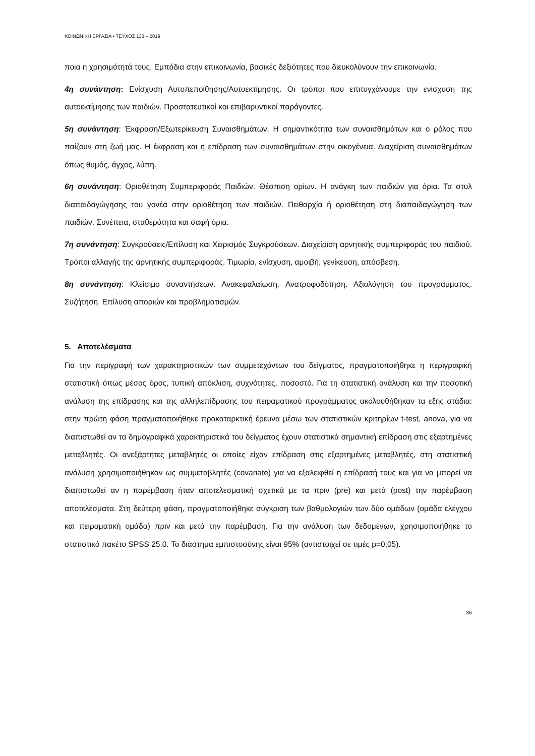ΚΟΙΝΩΝΙΚΗ ΕΡΓΑΣΙΑ • ΤΕΥΧΟΣ 133 – 2019
ποια η χρησιμότητά τους. Εμπόδια στην επικοινωνία, βασικές δεξιότητες που διευκολύνουν την επικοινωνία.
4η συνάντηση: Ενίσχυση Αυτοπεποίθησης/Αυτοεκτίμησης. Οι τρόποι που επιτυγχάνουμε την ενίσχυση της αυτοεκτίμησης των παιδιών. Προστατευτικοί και επιβαρυντικοί παράγοντες.
5η συνάντηση: Έκφραση/Εξωτερίκευση Συναισθημάτων. Η σημαντικότητα των συναισθημάτων και ο ρόλος που παίζουν στη ζωή μας. Η έκφραση και η επίδραση των συναισθημάτων στην οικογένεια. Διαχείριση συναισθημάτων όπως θυμός, άγχος, λύπη.
6η συνάντηση: Οριοθέτηση Συμπεριφοράς Παιδιών. Θέσπιση ορίων. Η ανάγκη των παιδιών για όρια. Τα στυλ διαπαιδαγώγησης του γονέα στην οριοθέτηση των παιδιών. Πειθαρχία ή οριοθέτηση στη διαπαιδαγώγηση των παιδιών. Συνέπεια, σταθερότητα και σαφή όρια.
7η συνάντηση: Συγκρούσεις/Επίλυση και Χειρισμός Συγκρούσεων. Διαχείριση αρνητικής συμπεριφοράς του παιδιού. Τρόποι αλλαγής της αρνητικής συμπεριφοράς. Τιμωρία, ενίσχυση, αμοιβή, γενίκευση, απόσβεση.
8η συνάντηση: Κλείσιμο συναντήσεων. Ανακεφαλαίωση. Ανατροφοδότηση. Αξιολόγηση του προγράμματος. Συζήτηση. Επίλυση αποριών και προβληματισμών.
5. Αποτελέσματα
Για την περιγραφή των χαρακτηριστικών των συμμετεχόντων του δείγματος, πραγματοποιήθηκε η περιγραφική στατιστική όπως μέσος όρος, τυπική απόκλιση, συχνότητες, ποσοστό. Για τη στατιστική ανάλυση και την ποσοτική ανάλυση της επίδρασης και της αλληλεπίδρασης του πειραματικού προγράμματος ακολουθήθηκαν τα εξής στάδια: στην πρώτη φάση πραγματοποιήθηκε προκαταρκτική έρευνα μέσω των στατιστικών κριτηρίων t-test, anova, για να διαπιστωθεί αν τα δημογραφικά χαρακτηριστικά του δείγματος έχουν στατιστικά σημαντική επίδραση στις εξαρτημένες μεταβλητές. Οι ανεξάρτητες μεταβλητές οι οποίες είχαν επίδραση στις εξαρτημένες μεταβλητές, στη στατιστική ανάλυση χρησιμοποιήθηκαν ως συμμεταβλητές (covariate) για να εξαλειφθεί η επίδρασή τους και για να μπορεί να διαπιστωθεί αν η παρέμβαση ήταν αποτελεσματική σχετικά με τα πριν (pre) και μετά (post) την παρέμβαση αποτελέσματα. Στη δεύτερη φάση, πραγματοποιήθηκε σύγκριση των βαθμολογιών των δύο ομάδων (ομάδα ελέγχου και πειραματική ομάδα) πριν και μετά την παρέμβαση. Για την ανάλυση των δεδομένων, χρησιμοποιήθηκε το στατιστικό πακέτο SPSS 25.0. Το διάστημα εμπιστοσύνης είναι 95% (αντιστοιχεί σε τιμές p=0,05).
36